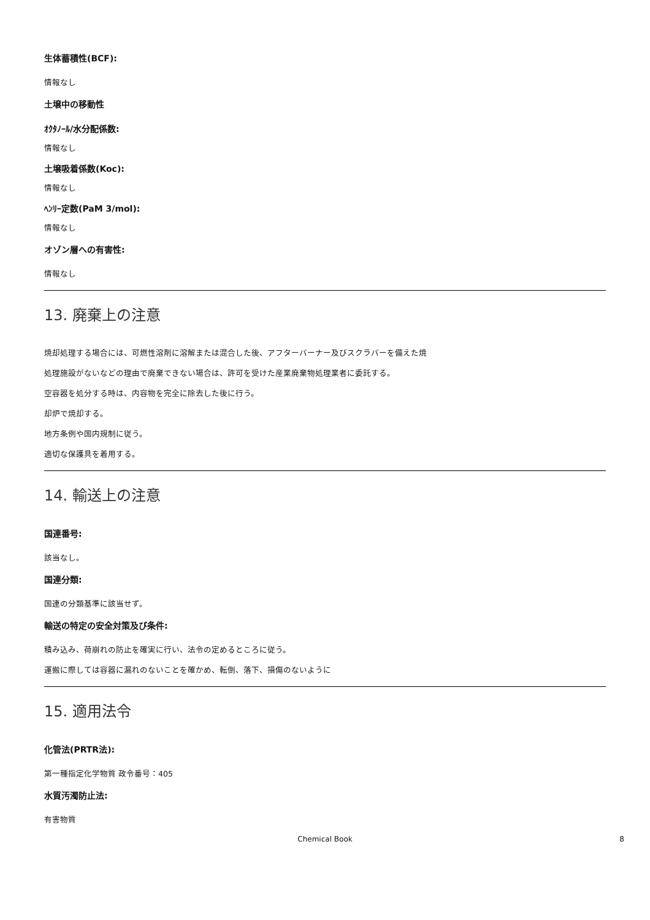生体蓄積性(BCF):
情報なし
土壌中の移動性
ｵｸﾀﾉｰﾙ/水分配係数:
情報なし
土壌吸着係数(Koc):
情報なし
ﾍﾝﾘｰ定数(PaM 3/mol):
情報なし
オゾン層への有害性:
情報なし
13. 廃棄上の注意
焼却処理する場合には、可燃性溶剤に溶解または混合した後、アフターバーナー及びスクラバーを備えた焼
処理施設がないなどの理由で廃棄できない場合は、許可を受けた産業廃棄物処理業者に委託する。
空容器を処分する時は、内容物を完全に除去した後に行う。
却炉で焼却する。
地方条例や国内規制に従う。
適切な保護具を着用する。
14. 輸送上の注意
国連番号:
該当なし。
国連分類:
国連の分類基準に該当せず。
輸送の特定の安全対策及び条件:
積み込み、荷崩れの防止を確実に行い、法令の定めるところに従う。
運搬に際しては容器に漏れのないことを確かめ、転倒、落下、損傷のないように
15. 適用法令
化管法(PRTR法):
第一種指定化学物質 政令番号：405
水質汚濁防止法:
有害物質
Chemical Book 8